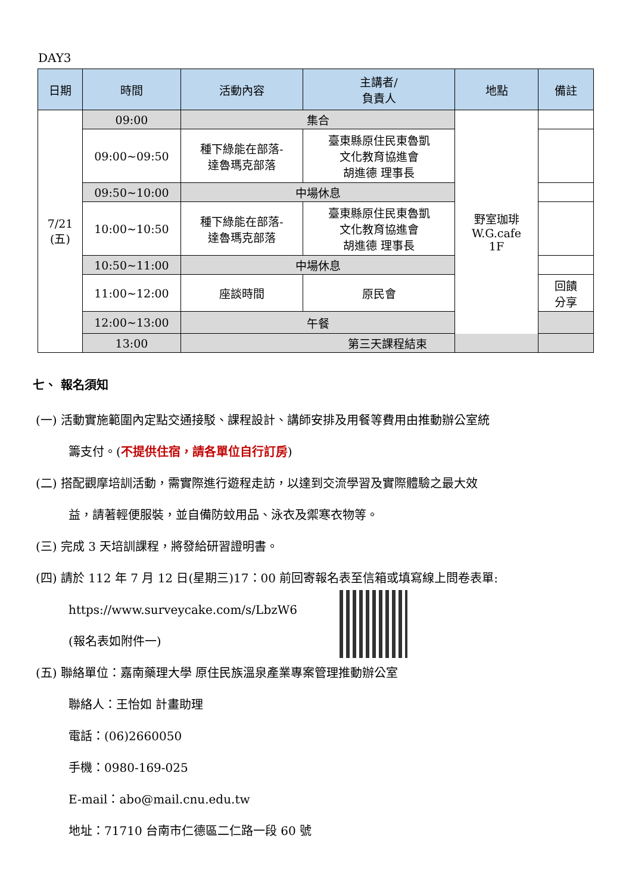DAY3
| 日期 | 時間 | 活動內容 | 主講者/ 負責人 | 地點 | 備註 |
| --- | --- | --- | --- | --- | --- |
| 7/21 (五) | 09:00 | 集合 | | 野室珈琲 W.G.cafe 1F | |
| | 09:00~09:50 | 種下綠能在部落- 達魯瑪克部落 | 臺東縣原住民東魯凱 文化教育協進會 胡進德 理事長 | | |
| | 09:50~10:00 | 中場休息 | | | |
| | 10:00~10:50 | 種下綠能在部落- 達魯瑪克部落 | 臺東縣原住民東魯凱 文化教育協進會 胡進德 理事長 | | |
| | 10:50~11:00 | 中場休息 | | | |
| | 11:00~12:00 | 座談時間 | 原民會 | | 回饋 分享 |
| | 12:00~13:00 | 午餐 | | | |
| | 13:00 | 第三天課程結束 | | | |
七、 報名須知
(一) 活動實施範圍內定點交通接駁、課程設計、講師安排及用餐等費用由推動辦公室統
籌支付。(不提供住宿，請各單位自行訂房)
(二) 搭配觀摩培訓活動，需實際進行遊程走訪，以達到交流學習及實際體驗之最大效
益，請著輕便服裝，並自備防蚊用品、泳衣及禦寒衣物等。
(三) 完成 3 天培訓課程，將發給研習證明書。
(四) 請於 112 年 7 月 12 日(星期三)17：00 前回寄報名表至信箱或填寫線上問卷表單:
https://www.surveycake.com/s/LbzW6
(報名表如附件一)
(五) 聯絡單位：嘉南藥理大學 原住民族溫泉產業專案管理推動辦公室
聯絡人：王怡如 計畫助理
電話：(06)2660050
手機：0980-169-025
E-mail：abo@mail.cnu.edu.tw
地址：71710 台南市仁德區二仁路一段 60 號